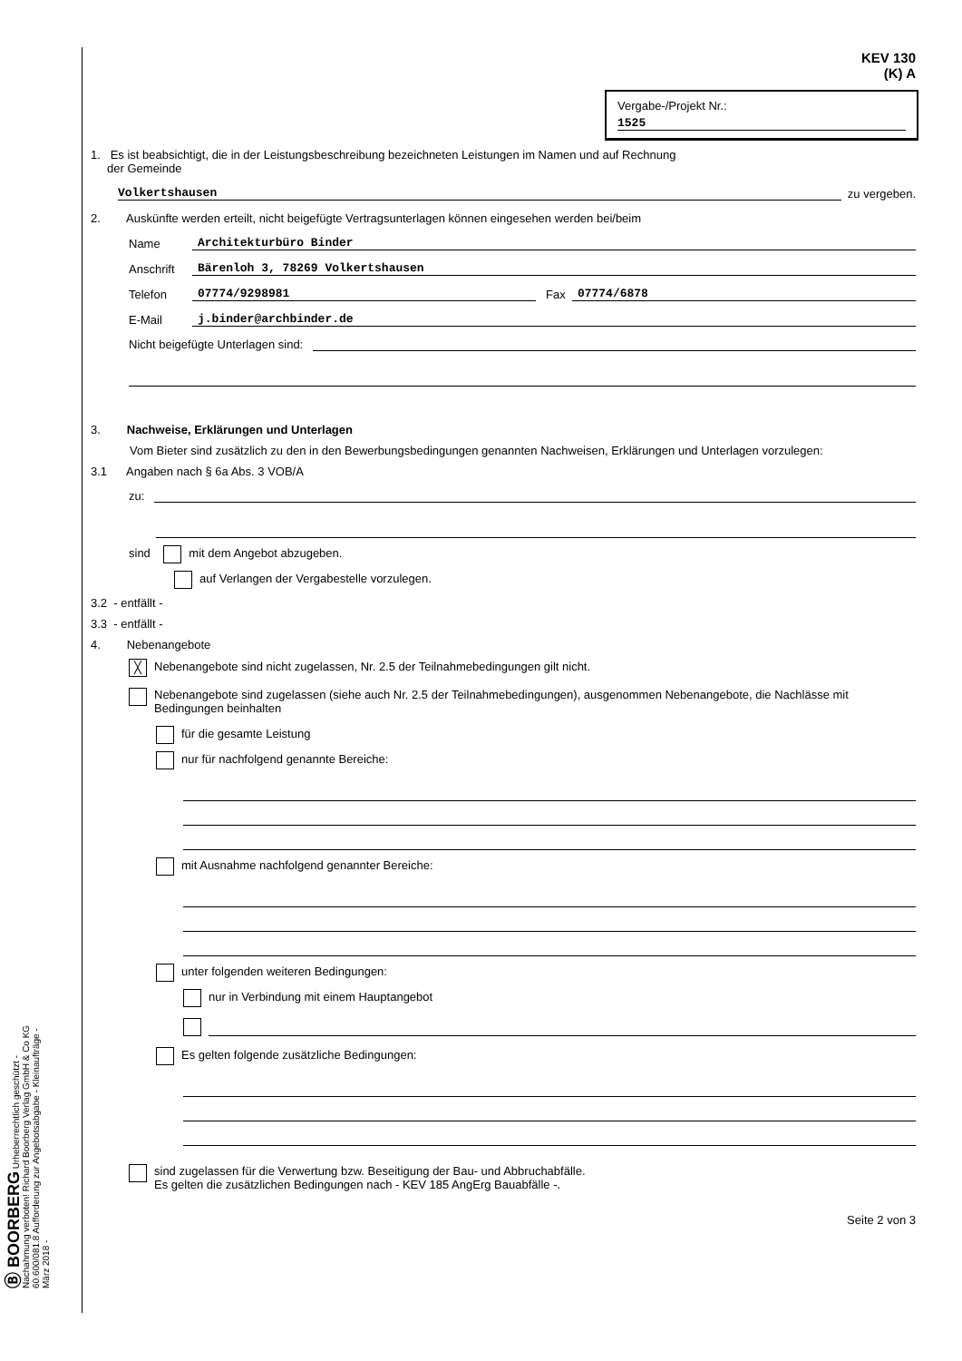Ⓑ BOORBERG Urheberrechtlich geschützt - Nachahmung verboten! Richard Boorberg Verlag GmbH & Co KG
60.600/081.8 Aufforderung zur Angebotsabgabe - Kleinaufträge - März 2018 -
KEV 130
(K) A
Vergabe-/Projekt Nr.:
1525
1. Es ist beabsichtigt, die in der Leistungsbeschreibung bezeichneten Leistungen im Namen und auf Rechnung
der Gemeinde
Volkertshausen zu vergeben.
2. Auskünfte werden erteilt, nicht beigefügte Vertragsunterlagen können eingesehen werden bei/beim
Name Architekturbüro Binder
Anschrift Bärenloh 3, 78269 Volkertshausen
Telefon 07774/9298981 Fax 07774/6878
E-Mail j.binder@archbinder.de
Nicht beigefügte Unterlagen sind:
3. Nachweise, Erklärungen und Unterlagen
Vom Bieter sind zusätzlich zu den in den Bewerbungsbedingungen genannten Nachweisen, Erklärungen und Unterlagen vorzulegen:
3.1 Angaben nach § 6a Abs. 3 VOB/A
zu:
sind mit dem Angebot abzugeben.
auf Verlangen der Vergabestelle vorzulegen.
3.2 - entfällt -
3.3 - entfällt -
4. Nebenangebote
╳ Nebenangebote sind nicht zugelassen, Nr. 2.5 der Teilnahmebedingungen gilt nicht.
Nebenangebote sind zugelassen (siehe auch Nr. 2.5 der Teilnahmebedingungen), ausgenommen Nebenangebote, die Nachlässe mit Bedingungen beinhalten
für die gesamte Leistung
nur für nachfolgend genannte Bereiche:
mit Ausnahme nachfolgend genannter Bereiche:
unter folgenden weiteren Bedingungen:
nur in Verbindung mit einem Hauptangebot
Es gelten folgende zusätzliche Bedingungen:
sind zugelassen für die Verwertung bzw. Beseitigung der Bau- und Abbruchabfälle.
Es gelten die zusätzlichen Bedingungen nach - KEV 185 AngErg Bauabfälle -.
Seite 2 von 3